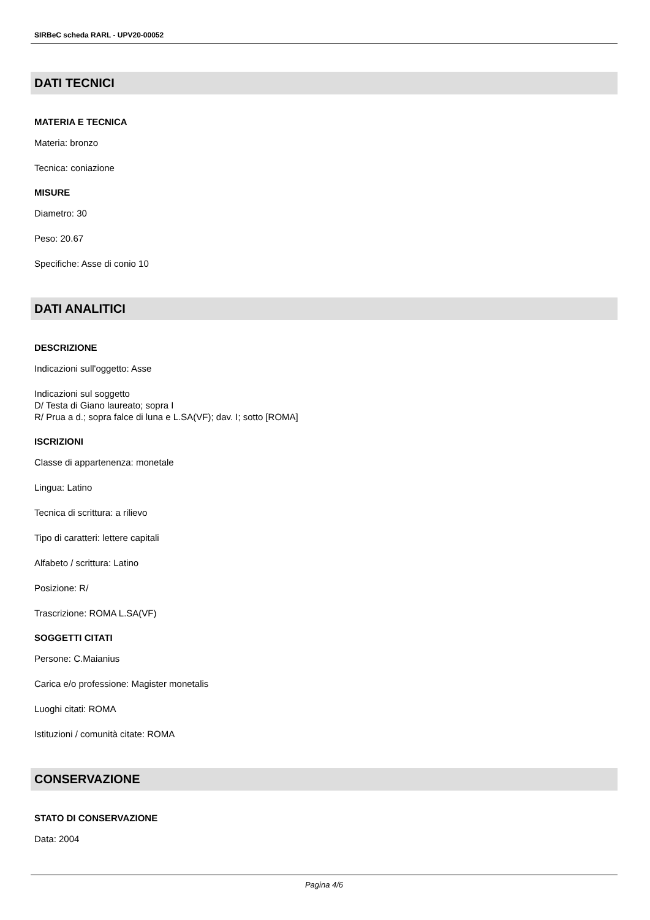SIRBeC scheda RARL - UPV20-00052
DATI TECNICI
MATERIA E TECNICA
Materia: bronzo
Tecnica: coniazione
MISURE
Diametro: 30
Peso: 20.67
Specifiche: Asse di conio 10
DATI ANALITICI
DESCRIZIONE
Indicazioni sull'oggetto: Asse
Indicazioni sul soggetto
D/ Testa di Giano laureato; sopra I
R/ Prua a d.; sopra falce di luna e L.SA(VF); dav. I; sotto [ROMA]
ISCRIZIONI
Classe di appartenenza: monetale
Lingua: Latino
Tecnica di scrittura: a rilievo
Tipo di caratteri: lettere capitali
Alfabeto / scrittura: Latino
Posizione: R/
Trascrizione: ROMA L.SA(VF)
SOGGETTI CITATI
Persone: C.Maianius
Carica e/o professione: Magister monetalis
Luoghi citati: ROMA
Istituzioni / comunità citate: ROMA
CONSERVAZIONE
STATO DI CONSERVAZIONE
Data: 2004
Pagina 4/6